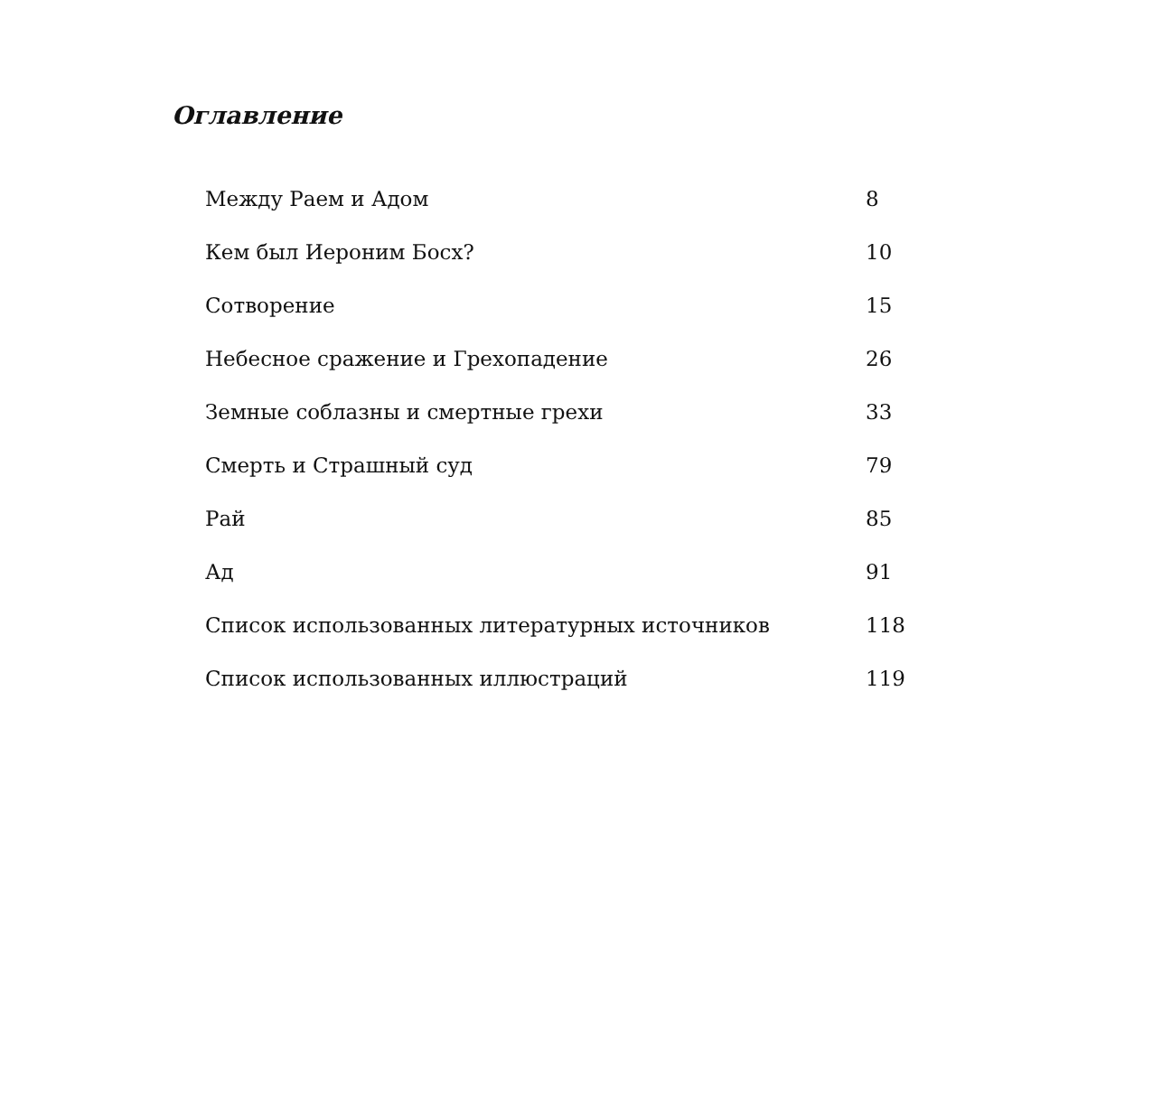Оглавление
| Между Раем и Адом | 8 |
| Кем был Иероним Босх? | 10 |
| Сотворение | 15 |
| Небесное сражение и Грехопадение | 26 |
| Земные соблазны и смертные грехи | 33 |
| Смерть и Страшный суд | 79 |
| Рай | 85 |
| Ад | 91 |
| Список использованных литературных источников | 118 |
| Список использованных иллюстраций | 119 |